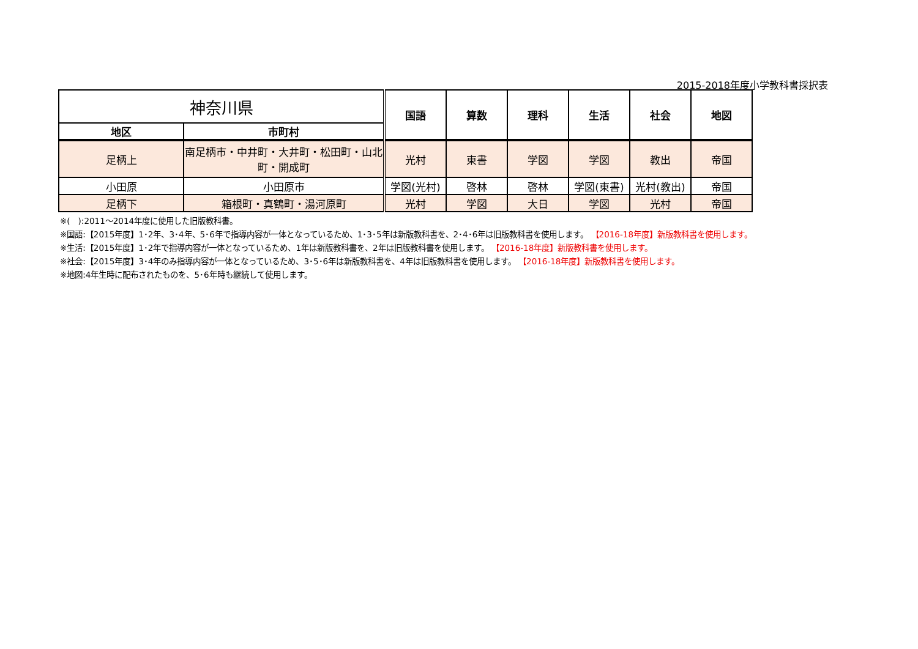2015-2018年度小学教科書採択表
| 神奈川県 | | 国語 | 算数 | 理科 | 生活 | 社会 | 地図 |
| 地区 | 市町村 | | | | | | |
| 足柄上 | 南足柄市・中井町・大井町・松田町・山北町・開成町 | 光村 | 東書 | 学図 | 学図 | 教出 | 帝国 |
| 小田原 | 小田原市 | 学図(光村) | 啓林 | 啓林 | 学図(東書) | 光村(教出) | 帝国 |
| 足柄下 | 箱根町・真鶴町・湯河原町 | 光村 | 学図 | 大日 | 学図 | 光村 | 帝国 |
※(　):2011～2014年度に使用した旧版教科書。
※国語:【2015年度】1･2年、3･4年、5･6年で指導内容が一体となっているため、1･3･5年は新版教科書を、2･4･6年は旧版教科書を使用します。 【2016-18年度】新版教科書を使用します。
※生活:【2015年度】1･2年で指導内容が一体となっているため、1年は新版教科書を、2年は旧版教科書を使用します。 【2016-18年度】新版教科書を使用します。
※社会:【2015年度】3･4年のみ指導内容が一体となっているため、3･5･6年は新版教科書を、4年は旧版教科書を使用します。 【2016-18年度】新版教科書を使用します。
※地図:4年生時に配布されたものを、5･6年時も継続して使用します。